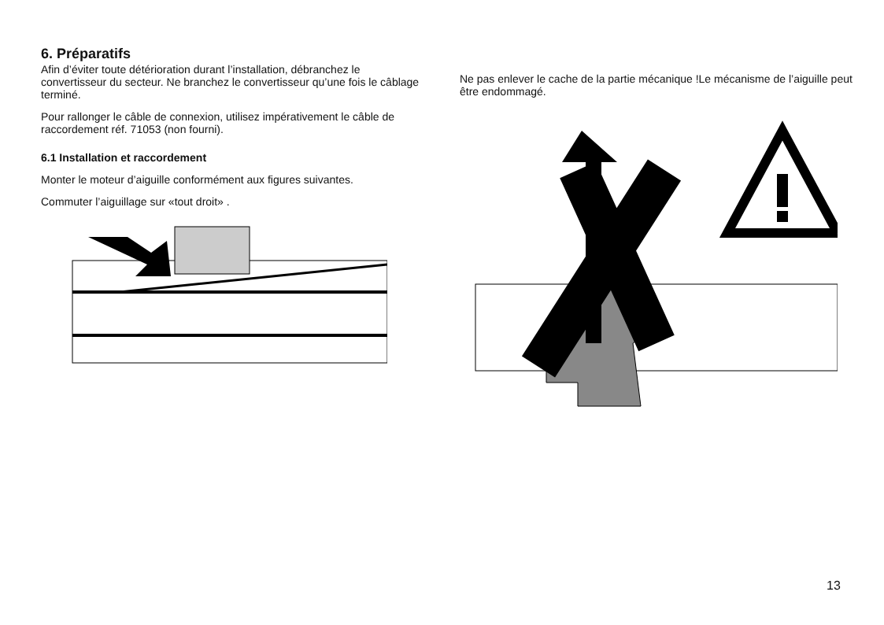6. Préparatifs
Afin d’éviter toute détérioration durant l’installation, débranchez le convertisseur du secteur. Ne branchez le convertisseur qu’une fois le câblage terminé.
Pour rallonger le câble de connexion, utilisez impérativement le câble de raccordement réf. 71053 (non fourni).
6.1 Installation et raccordement
Monter le moteur d’aiguille conformément aux figures suivantes.
Commuter l’aiguillage sur «tout droit» .
Ne pas enlever le cache de la partie mécanique !Le mécanisme de l’aiguille peut être endommagé.
13